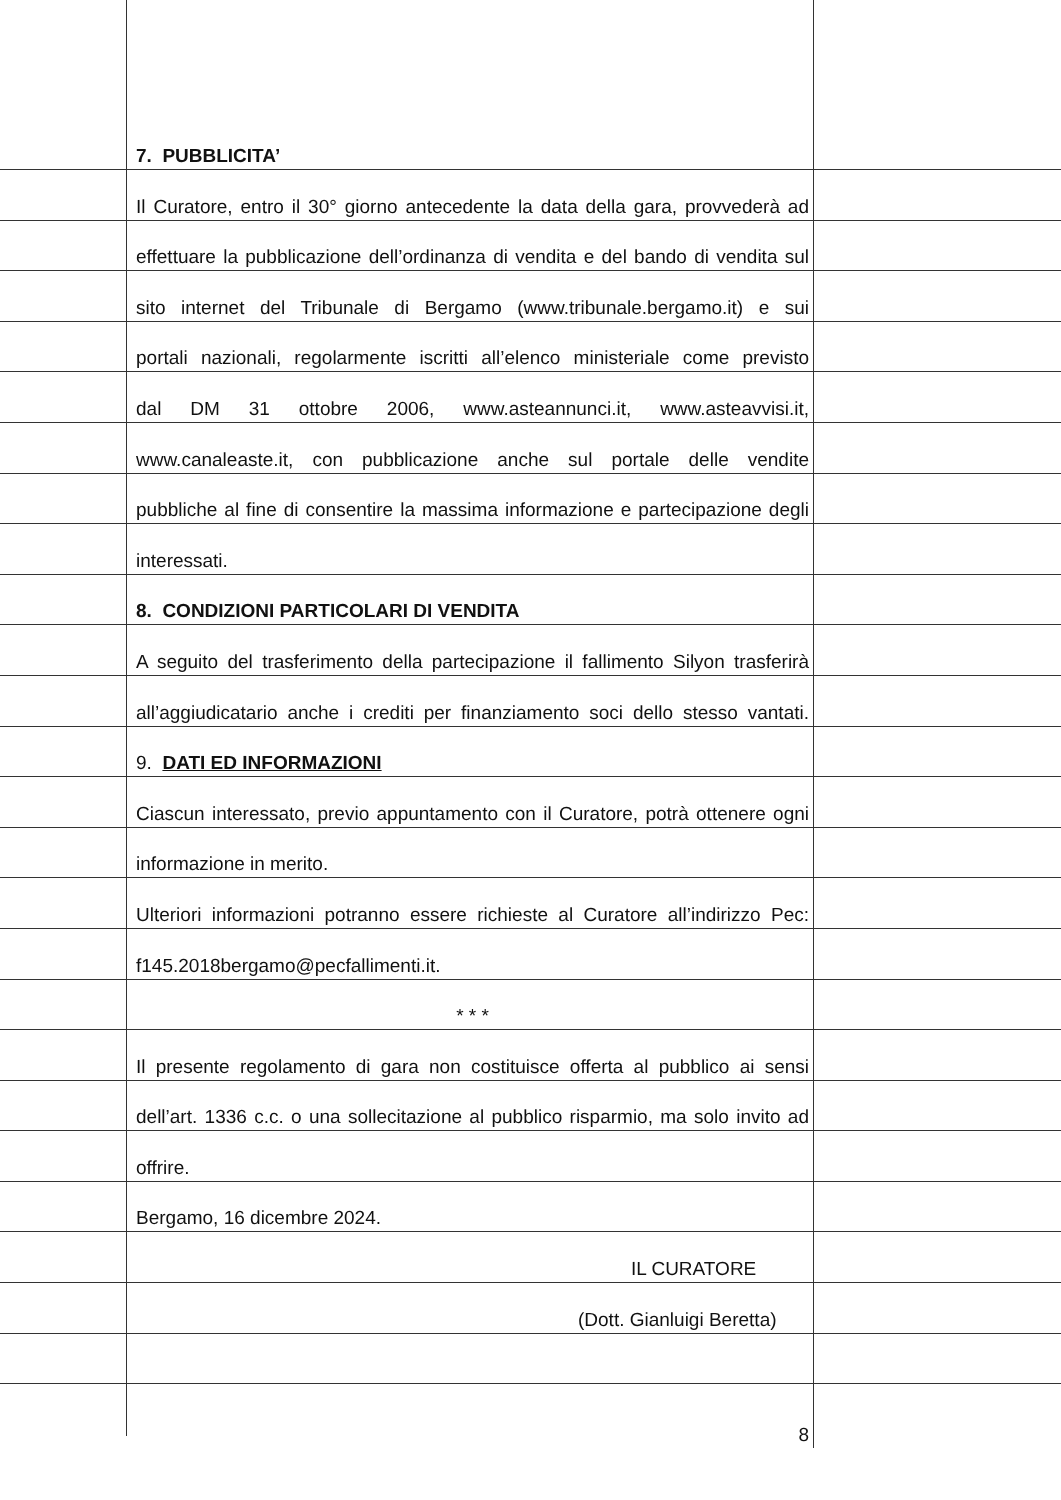7. PUBBLICITA’
Il Curatore, entro il 30° giorno antecedente la data della gara, provvederà ad
effettuare la pubblicazione dell’ordinanza di vendita e del bando di vendita sul
sito internet del Tribunale di Bergamo (www.tribunale.bergamo.it) e sui
portali nazionali, regolarmente iscritti all’elenco ministeriale come previsto
dal DM 31 ottobre 2006, www.asteannunci.it, www.asteavvisi.it,
www.canaleaste.it, con pubblicazione anche sul portale delle vendite
pubbliche al fine di consentire la massima informazione e partecipazione degli
interessati.
8. CONDIZIONI PARTICOLARI DI VENDITA
A seguito del trasferimento della partecipazione il fallimento Silyon trasferirà
all’aggiudicatario anche i crediti per finanziamento soci dello stesso vantati.
9. DATI ED INFORMAZIONI
Ciascun interessato, previo appuntamento con il Curatore, potrà ottenere ogni
informazione in merito.
Ulteriori informazioni potranno essere richieste al Curatore all’indirizzo Pec:
f145.2018bergamo@pecfallimenti.it.
* * *
Il presente regolamento di gara non costituisce offerta al pubblico ai sensi
dell’art. 1336 c.c. o una sollecitazione al pubblico risparmio, ma solo invito ad
offrire.
Bergamo, 16 dicembre 2024.
IL CURATORE
(Dott. Gianluigi Beretta)
8